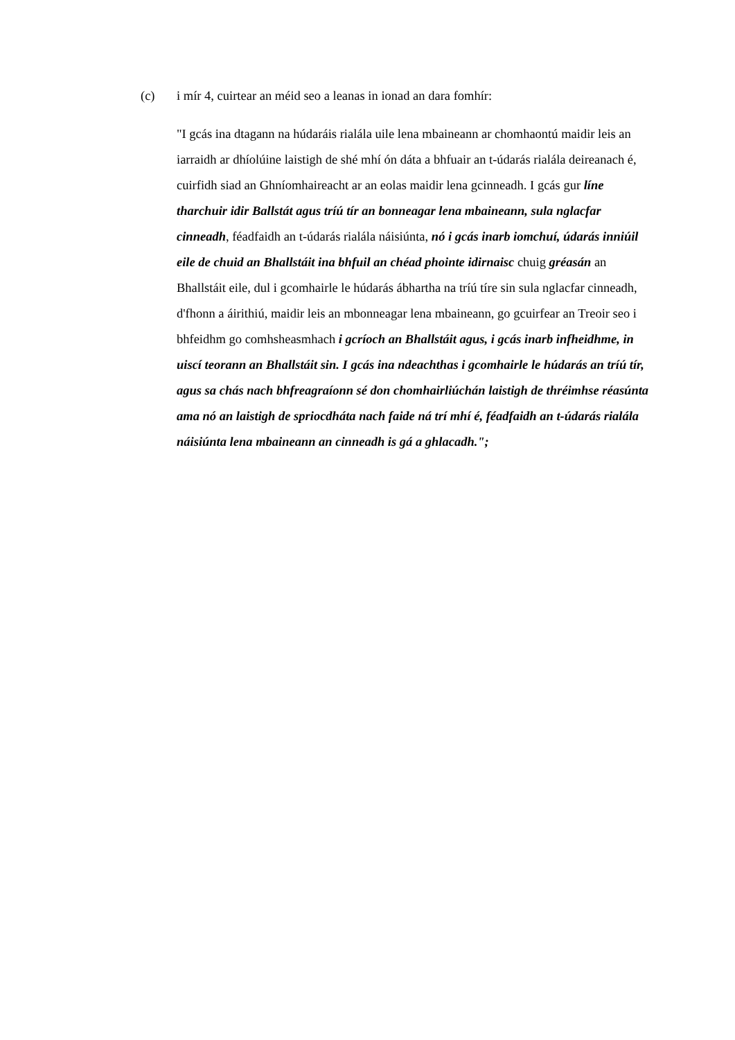(c) i mír 4, cuirtear an méid seo a leanas in ionad an dara fomhír:
"I gcás ina dtagann na húdaráis rialála uile lena mbaineann ar chomhaontú maidir leis an iarraidh ar dhíolúine laistigh de shé mhí ón dáta a bhfuair an t-údarás rialála deireanach é, cuirfidh siad an Ghníomhaireacht ar an eolas maidir lena gcinneadh. I gcás gur líne tharchuir idir Ballstát agus tríú tír an bonneagar lena mbaineann, sula nglacfar cinneadh, féadfaidh an t-údarás rialála náisiúnta, nó i gcás inarb iomchuí, údarás inniúil eile de chuid an Bhallstáit ina bhfuil an chéad phointe idirnaisc chuig gréasán an Bhallstáit eile, dul i gcomhairle le húdarás ábhartha na tríú tíre sin sula nglacfar cinneadh, d'fhonn a áirithiú, maidir leis an mbonneagar lena mbaineann, go gcuirfear an Treoir seo i bhfeidhm go comhsheasmhach i gcríoch an Bhallstáit agus, i gcás inarb infheidhme, in uiscí teorann an Bhallstáit sin. I gcás ina ndeachthas i gcomhairle le húdarás an tríú tír, agus sa chás nach bhfreagraíonn sé don chomhairliúchán laistigh de thréimhse réasúnta ama nó an laistigh de spriocdháta nach faide ná trí mhí é, féadfaidh an t-údarás rialála náisiúnta lena mbaineann an cinneadh is gá a ghlacadh.";